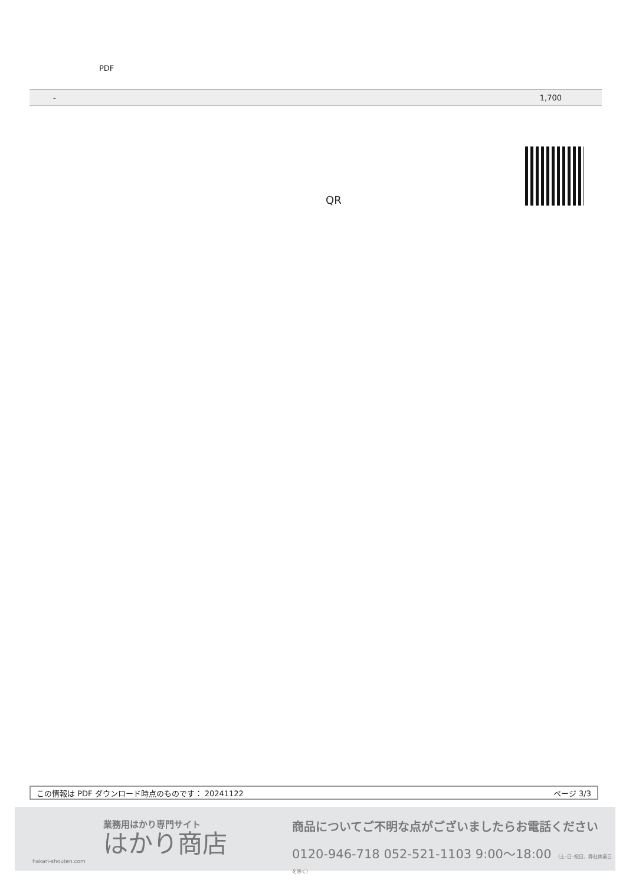PDF
| - | 1,700 |
QR
この情報は PDF ダウンロード時点のものです： 20241122 ページ 3/3
業務用はかり専門サイト
はかり商店
hakari-shouten.com
商品についてご不明な点がございましたらお電話ください
0120-946-718 052-521-1103 9:00〜18:00 （土･日･祝日、弊社休業日を除く）